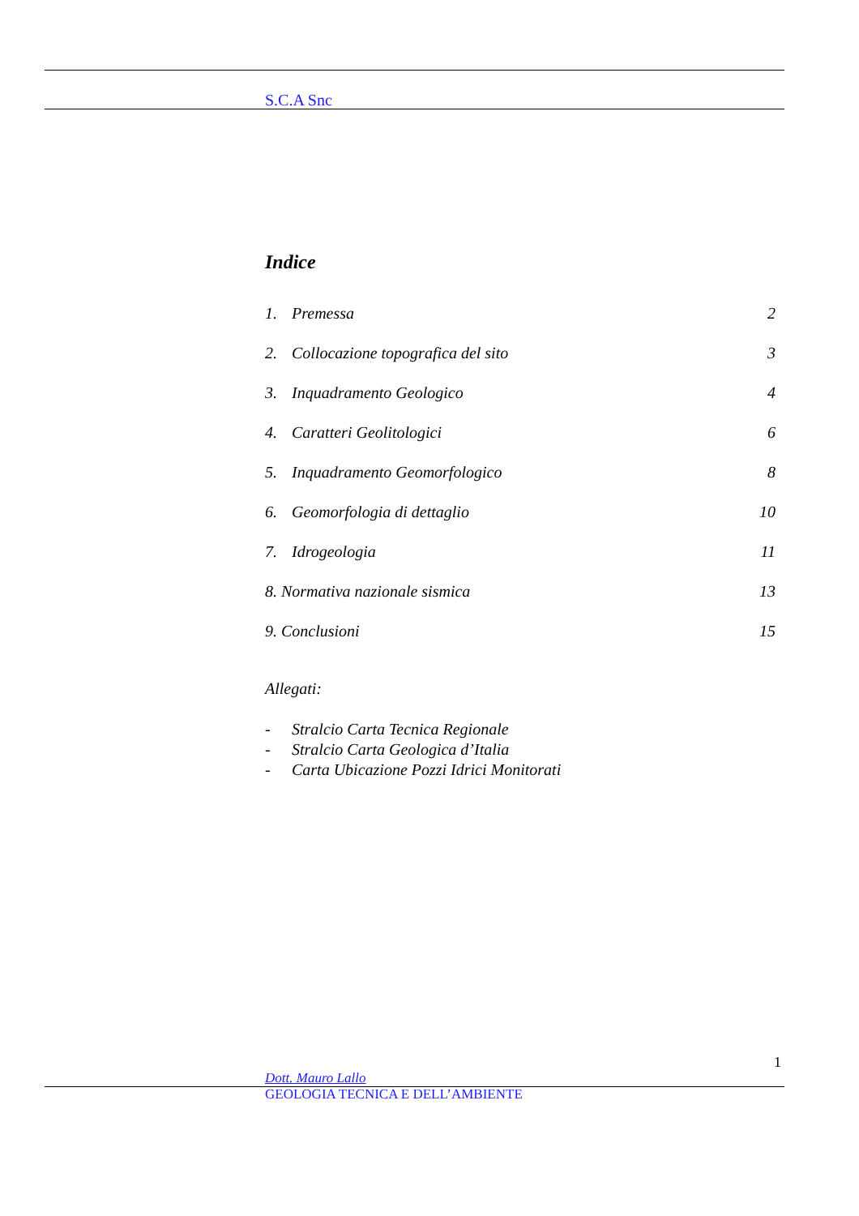S.C.A Snc
Indice
1. Premessa 2
2. Collocazione topografica del sito
3
3. Inquadramento Geologico 4
4. Caratteri Geolitologici 6
5. Inquadramento Geomorfologico
8
6. Geomorfologia di dettaglio 10
7. Idrogeologia 11
8. Normativa nazionale sismica 13
9. Conclusioni 15
Allegati:
- Stralcio Carta Tecnica Regionale
- Stralcio Carta Geologica d’Italia
- Carta Ubicazione Pozzi Idrici Monitorati
1
Dott. Mauro Lallo
GEOLOGIA TECNICA E DELL’AMBIENTE